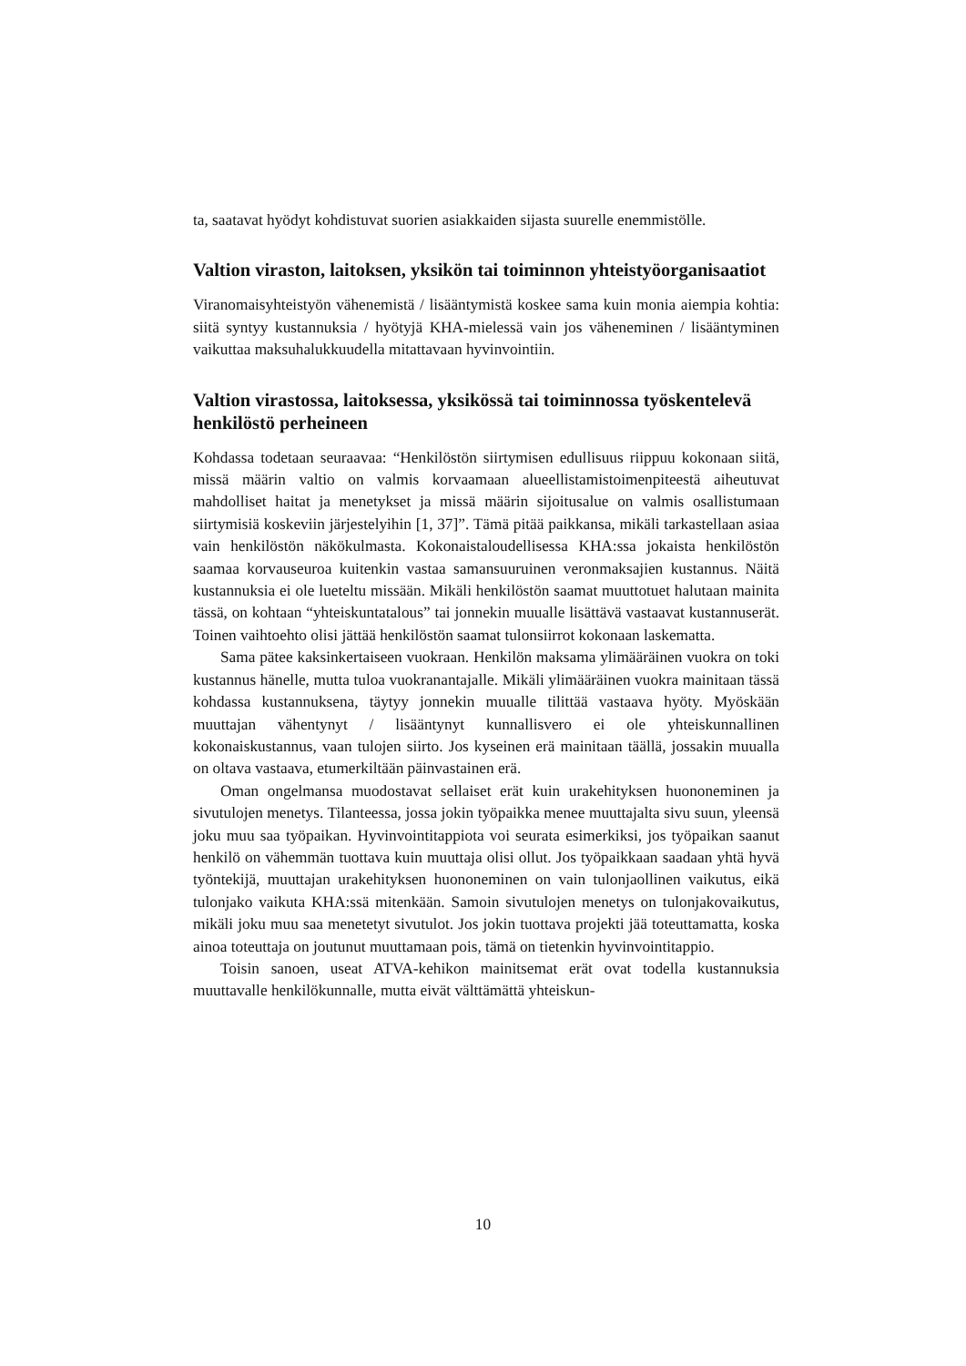ta, saatavat hyödyt kohdistuvat suorien asiakkaiden sijasta suurelle enemmistölle.
Valtion viraston, laitoksen, yksikön tai toiminnon yhteistyöorganisaatiot
Viranomaisyhteistyön vähenemistä / lisääntymistä koskee sama kuin monia aiempia kohtia: siitä syntyy kustannuksia / hyötyjä KHA-mielessä vain jos väheneminen / lisääntyminen vaikuttaa maksuhalukkuudella mitattavaan hyvinvointiin.
Valtion virastossa, laitoksessa, yksikössä tai toiminnossa työskentelevä henkilöstö perheineen
Kohdassa todetaan seuraavaa: “Henkilöstön siirtymisen edullisuus riippuu kokonaan siitä, missä määrin valtio on valmis korvaamaan alueellistamistoimenpiteestä aiheutuvat mahdolliset haitat ja menetykset ja missä määrin sijoitusalue on valmis osallistumaan siirtymisiä koskeviin järjestelyihin [1, 37]”. Tämä pitää paikkansa, mikäli tarkastellaan asiaa vain henkilöstön näkökulmasta. Kokonaistaloudellisessa KHA:ssa jokaista henkilöstön saamaa korvauseuroa kuitenkin vastaa samansuuruinen veronmaksajien kustannus. Näitä kustannuksia ei ole lueteltu missään. Mikäli henkilöstön saamat muuttotuet halutaan mainita tässä, on kohtaan “yhteiskuntatalous” tai jonnekin muualle lisättävä vastaavat kustannuserät. Toinen vaihtoehto olisi jättää henkilöstön saamat tulonsiirrot kokonaan laskematta.
Sama pätee kaksinkertaiseen vuokraan. Henkilön maksama ylimääräinen vuokra on toki kustannus hänelle, mutta tuloa vuokranantajalle. Mikäli ylimääräinen vuokra mainitaan tässä kohdassa kustannuksena, täytyy jonnekin muualle tilittää vastaava hyöty. Myöskään muuttajan vähentynyt / lisääntynyt kunnallisvero ei ole yhteiskunnallinen kokonaiskustannus, vaan tulojen siirto. Jos kyseinen erä mainitaan täällä, jossakin muualla on oltava vastaava, etumerkiltään päinvastainen erä.
Oman ongelmansa muodostavat sellaiset erät kuin urakehityksen huononeminen ja sivutulojen menetys. Tilanteessa, jossa jokin työpaikka menee muuttajalta sivu suun, yleensä joku muu saa työpaikan. Hyvinvointitappiota voi seurata esimerkiksi, jos työpaikan saanut henkilö on vähemmän tuottava kuin muuttaja olisi ollut. Jos työpaikkaan saadaan yhtä hyvä työntekijä, muuttajan urakehityksen huononeminen on vain tulonjaollinen vaikutus, eikä tulonjako vaikuta KHA:ssä mitenkään. Samoin sivutulojen menetys on tulonjakovaikutus, mikäli joku muu saa menetetyt sivutulot. Jos jokin tuottava projekti jää toteuttamatta, koska ainoa toteuttaja on joutunut muuttamaan pois, tämä on tietenkin hyvinvointitappio.
Toisin sanoen, useat ATVA-kehikon mainitsemat erät ovat todella kustannuksia muuttavalle henkilökunnalle, mutta eivät välttämättä yhteiskun-
10